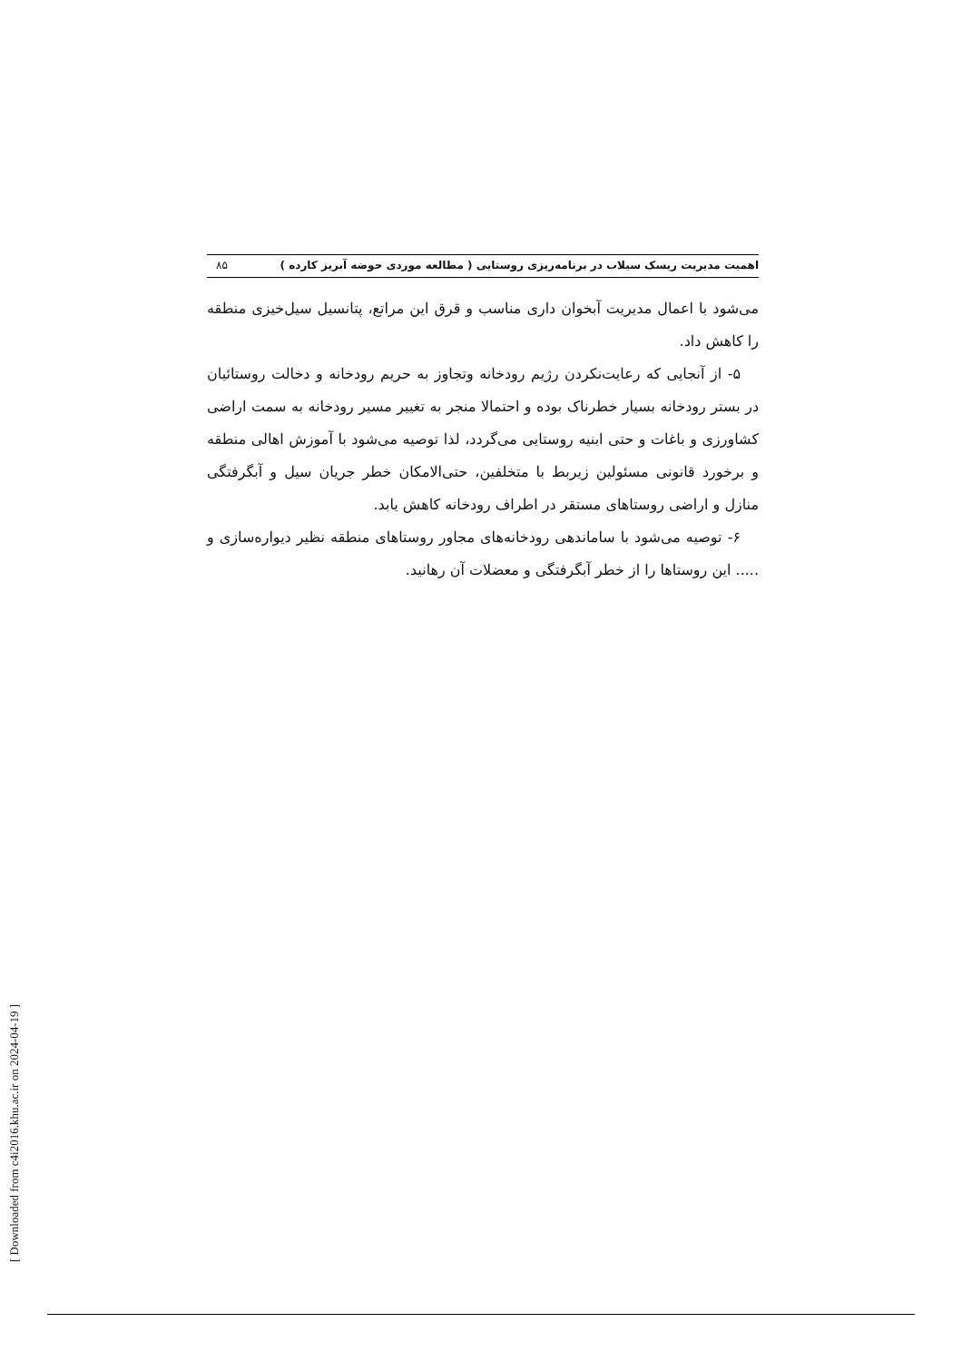اهمیت مدیریت ریسک سیلاب در برنامه‌ریزی روستایی ( مطالعه موردی حوضه آبریز کارده ) ۸۵
می‌شود با اعمال مدیریت آبخوان داری مناسب و قرق این مراتع، پتانسیل سیل‌خیزی منطقه را کاهش داد.
۵- از آنجایی که رعایت‌نکردن رژیم رودخانه وتجاوز به حریم رودخانه و دخالت روستائیان در بستر رودخانه بسیار خطرناک بوده و احتمالا منجر به تغییر مسیر رودخانه به سمت اراضی کشاورزی و باغات و حتی ابنیه روستایی می‌گردد، لذا توصیه می‌شود با آموزش اهالی منطقه و برخورد قانونی مسئولین زیربط با متخلفین، حتی‌الامکان خطر جریان سیل و آبگرفتگی منازل و اراضی روستاهای مستقر در اطراف رودخانه کاهش یابد.
۶- توصیه می‌شود با ساماندهی رودخانه‌های مجاور روستاهای منطقه نظیر دیواره‌سازی و ..... این روستاها را از خطر آبگرفتگی و معضلات آن رهانید.
[ Downloaded from c4i2016.khu.ac.ir on 2024-04-19 ]